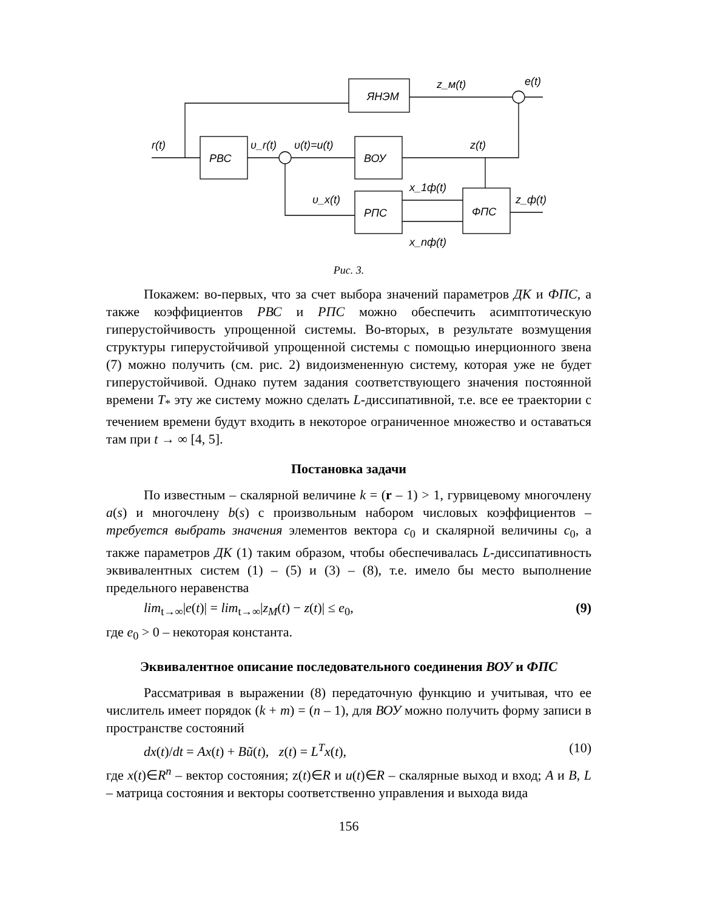ЯНЭМ
z_м(t)
e(t)
r(t)
РВС
υ_r(t)
υ(t)=u(t)
ВОУ
z(t)
υ_x(t)
РПС
ФПС
x_1ф(t)
x_nф(t)
z_ф(t)
Рис. 3.
Покажем: во-первых, что за счет выбора значений параметров ДК и ФПС, а также коэффициентов РВС и РПС можно обеспечить асимптотическую гиперустойчивость упрощенной системы. Во-вторых, в результате возмущения структуры гиперустойчивой упрощенной системы с помощью инерционного звена (7) можно получить (см. рис. 2) видоизмененную систему, которая уже не будет гиперустойчивой. Однако путем задания соответствующего значения постоянной времени T<sub>*</sub> эту же систему можно сделать L-диссипативной, т.е. все ее траектории с течением времени будут входить в некоторое ограниченное множество и оставаться там при t → ∞ [4, 5].
Постановка задачи
По известным – скалярной величине k = (r – 1) > 1, гурвицевому многочлену a(s) и многочлену b(s) с произвольным набором числовых коэффициентов – требуется выбрать значения элементов вектора c<sub>0</sub> и скалярной величины c<sub>0</sub>, а также параметров ДК (1) таким образом, чтобы обеспечивалась L-диссипативность эквивалентных систем (1) – (5) и (3) – (8), т.е. имело бы место выполнение предельного неравенства
lim<sub>t→∞</sub>|e(t)| = lim<sub>t→∞</sub>|z<sub>M</sub>(t) − z(t)| ≤ e<sub>0</sub>, (9)
где e<sub>0</sub> > 0 – некоторая константа.
Эквивалентное описание последовательного соединения ВОУ и ФПС
Рассматривая в выражении (8) передаточную функцию и учитывая, что ее числитель имеет порядок (k + m) = (n – 1), для ВОУ можно получить форму записи в пространстве состояний
dx(t)/dt = Ax(t) + Bũ(t), z(t) = L<sup>T</sup>x(t), (10)
где x(t)∈R<sup>n</sup> – вектор состояния; z(t)∈R и u(t)∈R – скалярные выход и вход; A и B, L – матрица состояния и векторы соответственно управления и выхода вида
156